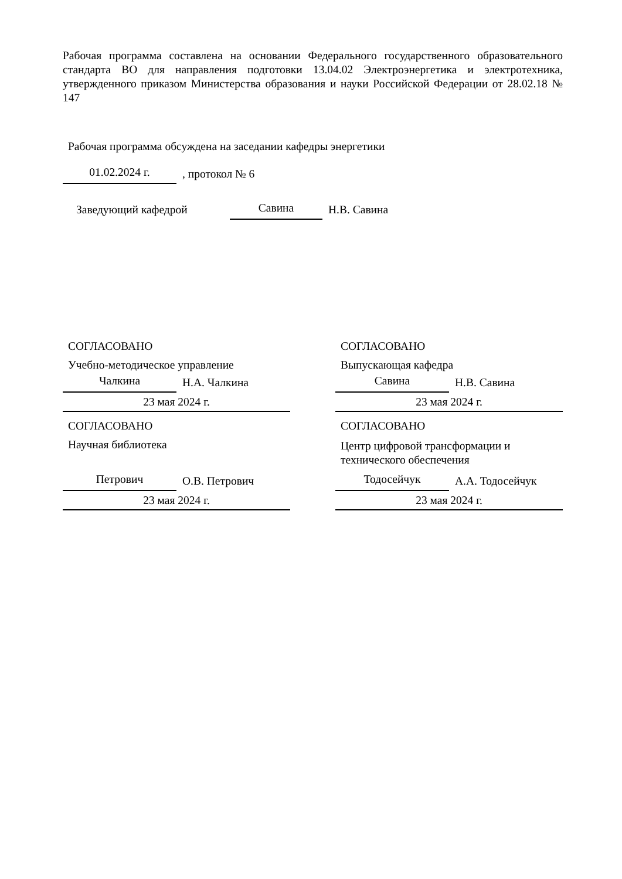Рабочая программа составлена на основании Федерального государственного образовательного стандарта ВО для направления подготовки 13.04.02 Электроэнергетика и электротехника, утвержденного приказом Министерства образования и науки Российской Федерации от 28.02.18 № 147
Рабочая программа обсуждена на заседании кафедры энергетики
01.02.2024 г.
, протокол № 6
Заведующий кафедрой
Савина
Н.В. Савина
СОГЛАСОВАНО
Учебно-методическое управление
Чалкина
Н.А. Чалкина
23 мая 2024 г.
СОГЛАСОВАНО
Научная библиотека
Петрович
О.В. Петрович
23 мая 2024 г.
СОГЛАСОВАНО
Выпускающая кафедра
Савина
Н.В. Савина
23 мая 2024 г.
СОГЛАСОВАНО
Центр цифровой трансформации и технического обеспечения
Тодосейчук
А.А. Тодосейчук
23 мая 2024 г.